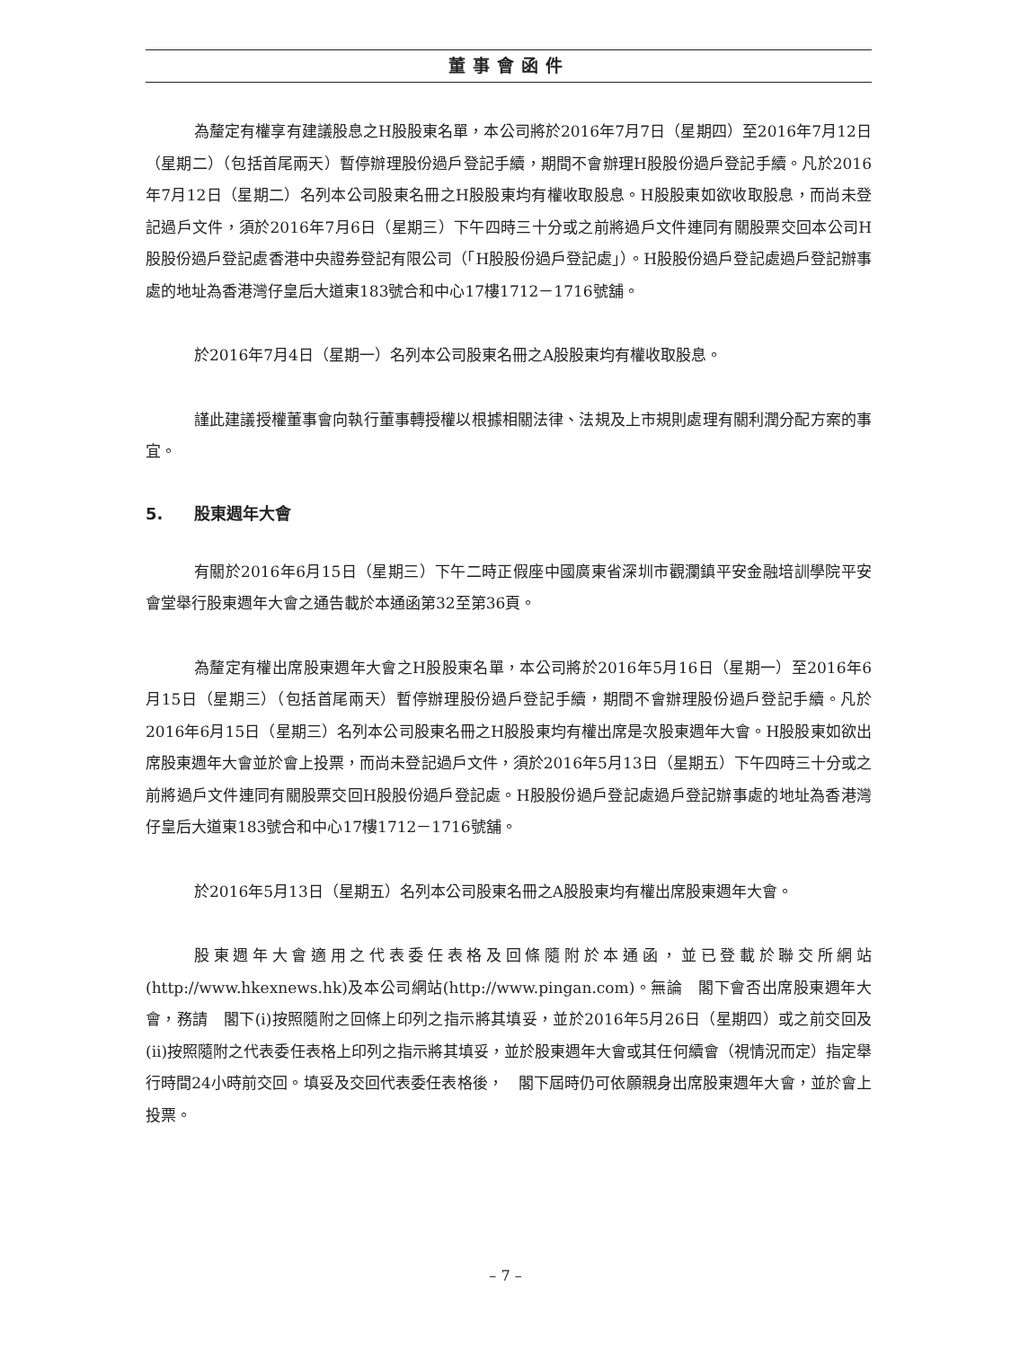董事會函件
為釐定有權享有建議股息之H股股東名單，本公司將於2016年7月7日（星期四）至2016年7月12日（星期二）（包括首尾兩天）暫停辦理股份過戶登記手續，期間不會辦理H股股份過戶登記手續。凡於2016年7月12日（星期二）名列本公司股東名冊之H股股東均有權收取股息。H股股東如欲收取股息，而尚未登記過戶文件，須於2016年7月6日（星期三）下午四時三十分或之前將過戶文件連同有關股票交回本公司H股股份過戶登記處香港中央證券登記有限公司（「H股股份過戶登記處」）。H股股份過戶登記處過戶登記辦事處的地址為香港灣仔皇后大道東183號合和中心17樓1712－1716號舖。
於2016年7月4日（星期一）名列本公司股東名冊之A股股東均有權收取股息。
謹此建議授權董事會向執行董事轉授權以根據相關法律、法規及上市規則處理有關利潤分配方案的事宜。
5. 股東週年大會
有關於2016年6月15日（星期三）下午二時正假座中國廣東省深圳市觀瀾鎮平安金融培訓學院平安會堂舉行股東週年大會之通告載於本通函第32至第36頁。
為釐定有權出席股東週年大會之H股股東名單，本公司將於2016年5月16日（星期一）至2016年6月15日（星期三）（包括首尾兩天）暫停辦理股份過戶登記手續，期間不會辦理股份過戶登記手續。凡於2016年6月15日（星期三）名列本公司股東名冊之H股股東均有權出席是次股東週年大會。H股股東如欲出席股東週年大會並於會上投票，而尚未登記過戶文件，須於2016年5月13日（星期五）下午四時三十分或之前將過戶文件連同有關股票交回H股股份過戶登記處。H股股份過戶登記處過戶登記辦事處的地址為香港灣仔皇后大道東183號合和中心17樓1712－1716號舖。
於2016年5月13日（星期五）名列本公司股東名冊之A股股東均有權出席股東週年大會。
股東週年大會適用之代表委任表格及回條隨附於本通函，並已登載於聯交所網站(http://www.hkexnews.hk)及本公司網站(http://www.pingan.com)。無論　閣下會否出席股東週年大會，務請　閣下(i)按照隨附之回條上印列之指示將其填妥，並於2016年5月26日（星期四）或之前交回及(ii)按照隨附之代表委任表格上印列之指示將其填妥，並於股東週年大會或其任何續會（視情況而定）指定舉行時間24小時前交回。填妥及交回代表委任表格後，　閣下屆時仍可依願親身出席股東週年大會，並於會上投票。
– 7 –